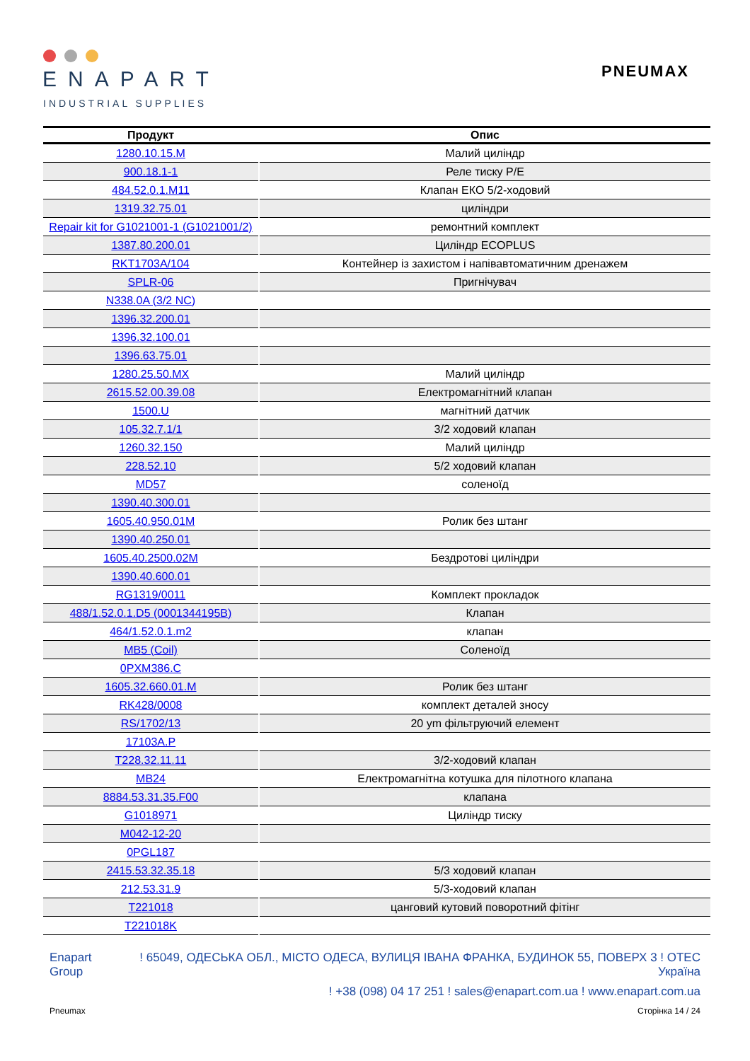ENAPART
INDUSTRIAL SUPPLIES
PNEUMAX
| Продукт | Опис |
| --- | --- |
| 1280.10.15.M | Малий циліндр |
| 900.18.1-1 | Реле тиску P/E |
| 484.52.0.1.M11 | Клапан ЕКО 5/2-ходовий |
| 1319.32.75.01 | циліндри |
| Repair kit for G1021001-1 (G1021001/2) | ремонтний комплект |
| 1387.80.200.01 | Циліндр ECOPLUS |
| RKT1703A/104 | Контейнер із захистом і напівавтоматичним дренажем |
| SPLR-06 | Пригнічувач |
| N338.0A (3/2 NC) | |
| 1396.32.200.01 | |
| 1396.32.100.01 | |
| 1396.63.75.01 | |
| 1280.25.50.MX | Малий циліндр |
| 2615.52.00.39.08 | Електромагнітний клапан |
| 1500.U | магнітний датчик |
| 105.32.7.1/1 | 3/2 ходовий клапан |
| 1260.32.150 | Малий циліндр |
| 228.52.10 | 5/2 ходовий клапан |
| MD57 | соленоїд |
| 1390.40.300.01 | |
| 1605.40.950.01M | Ролик без штанг |
| 1390.40.250.01 | |
| 1605.40.2500.02M | Бездротові циліндри |
| 1390.40.600.01 | |
| RG1319/0011 | Комплект прокладок |
| 488/1.52.0.1.D5 (0001344195B) | Клапан |
| 464/1.52.0.1.m2 | клапан |
| MB5 (Coil) | Соленоїд |
| 0PXM386.C | |
| 1605.32.660.01.M | Ролик без штанг |
| RK428/0008 | комплект деталей зносу |
| RS/1702/13 | 20 ym фільтруючий елемент |
| 17103A.P | |
| T228.32.11.11 | 3/2-ходовий клапан |
| MB24 | Електромагнітна котушка для пілотного клапана |
| 8884.53.31.35.F00 | клапана |
| G1018971 | Циліндр тиску |
| M042-12-20 | |
| 0PGL187 | |
| 2415.53.32.35.18 | 5/3 ходовий клапан |
| 212.53.31.9 | 5/3-ходовий клапан |
| T221018 | цанговий кутовий поворотний фітінг |
| T221018K | |
Enapart
Group
! 65049, ОДЕСЬКА ОБЛ., МІСТО ОДЕСА, ВУЛИЦЯ ІВАНА ФРАНКА, БУДИНОК 55, ПОВЕРХ 3 ! ОТЕС Україна
! +38 (098) 04 17 251 ! sales@enapart.com.ua ! www.enapart.com.ua
Pneumax Сторінка 14 / 24